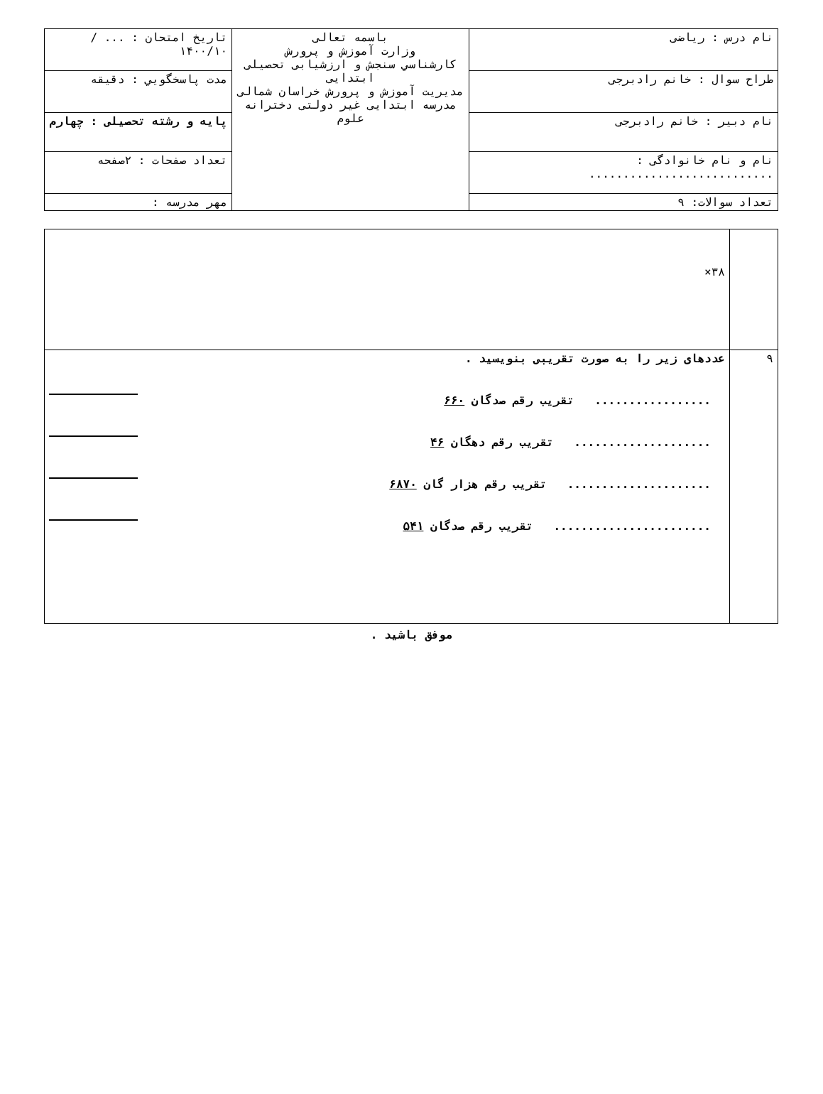| نام درس : ریاضی | باسمه تعالی وزارت آموزش و پرورش کارشناسي سنجش و ارزشیابی تحصیلی ابتدایی مدیریت آموزش و پرورش خراسان شمالی مدرسه ابتدایی غیر دولتی دخترانه علوم | تاریخ امتحان : ... / ۱۴۰۰/۱۰ |
| طراح سوال : خانم رادبرجی | | مدت پاسخگويي : دقیقه |
| نام دبیر : خانم رادبرجی | | پایه و رشته تحصیلی : چهارم |
| نام و نام خانوادگی : ........................... | | تعداد صفحات : ۲صفحه |
| تعداد سوالات: ۹ | | مهر مدرسه : |
| | ۳۸× |
| ۹ | عددهای زیر را به صورت تقریبی بنویسید . ................. تقریب رقم صدگان ۶۶۰ .................... تقریب رقم دهگان ۴۶ ..................... تقریب رقم هزار گان ۶۸۷۰ ....................... تقریب رقم صدگان ۵۴۱ |
موفق باشید .